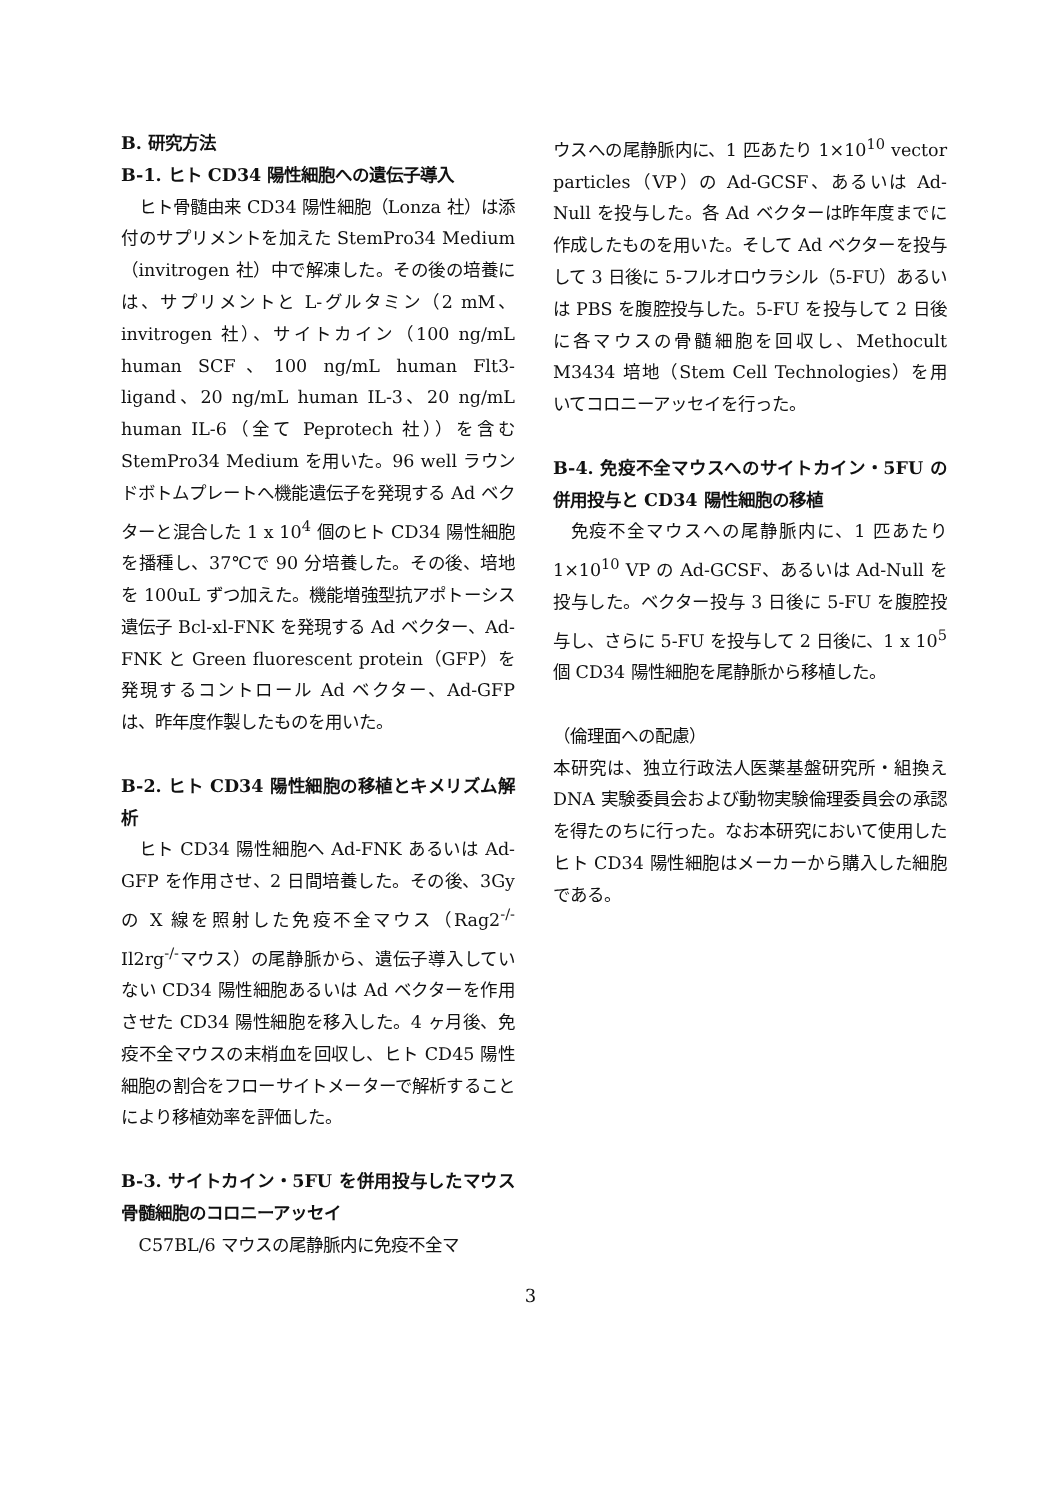B. 研究方法
B-1. ヒト CD34 陽性細胞への遺伝子導入
ヒト骨髄由来 CD34 陽性細胞（Lonza 社）は添付のサプリメントを加えた StemPro34 Medium（invitrogen 社）中で解凍した。その後の培養には、サプリメントと L-グルタミン（2 mM、invitrogen 社）、サイトカイン（100 ng/mL human SCF、100 ng/mL human Flt3-ligand、20 ng/mL human IL-3、20 ng/mL human IL-6（全て Peprotech 社））を含む StemPro34 Medium を用いた。96 well ラウンドボトムプレートへ機能遺伝子を発現する Ad ベクターと混合した 1 x 10<sup>4</sup> 個のヒト CD34 陽性細胞を播種し、37℃で 90 分培養した。その後、培地を 100uL ずつ加えた。機能増強型抗アポトーシス遺伝子 Bcl-xl-FNK を発現する Ad ベクター、Ad-FNK と Green fluorescent protein（GFP）を発現するコントロール Ad ベクター、Ad-GFP は、昨年度作製したものを用いた。
B-2. ヒト CD34 陽性細胞の移植とキメリズム解析
ヒト CD34 陽性細胞へ Ad-FNK あるいは Ad-GFP を作用させ、2 日間培養した。その後、3Gy の X 線を照射した免疫不全マウス（Rag2<sup>-/-</sup> Il2rg<sup>-/-</sup>マウス）の尾静脈から、遺伝子導入していない CD34 陽性細胞あるいは Ad ベクターを作用させた CD34 陽性細胞を移入した。4 ヶ月後、免疫不全マウスの末梢血を回収し、ヒト CD45 陽性細胞の割合をフローサイトメーターで解析することにより移植効率を評価した。
B-3. サイトカイン・5FU を併用投与したマウス骨髄細胞のコロニーアッセイ
C57BL/6 マウスの尾静脈内に免疫不全マ
ウスへの尾静脈内に、1 匹あたり 1×10<sup>10</sup> vector particles（VP）の Ad-GCSF、あるいは Ad-Null を投与した。各 Ad ベクターは昨年度までに作成したものを用いた。そして Ad ベクターを投与して 3 日後に 5-フルオロウラシル（5-FU）あるいは PBS を腹腔投与した。5-FU を投与して 2 日後に各マウスの骨髄細胞を回収し、Methocult M3434 培地（Stem Cell Technologies）を用いてコロニーアッセイを行った。
B-4. 免疫不全マウスへのサイトカイン・5FU の併用投与と CD34 陽性細胞の移植
免疫不全マウスへの尾静脈内に、1 匹あたり 1×10<sup>10</sup> VP の Ad-GCSF、あるいは Ad-Null を投与した。ベクター投与 3 日後に 5-FU を腹腔投与し、さらに 5-FU を投与して 2 日後に、1 x 10<sup>5</sup> 個 CD34 陽性細胞を尾静脈から移植した。
（倫理面への配慮）
本研究は、独立行政法人医薬基盤研究所・組換え DNA 実験委員会および動物実験倫理委員会の承認を得たのちに行った。なお本研究において使用したヒト CD34 陽性細胞はメーカーから購入した細胞である。
3